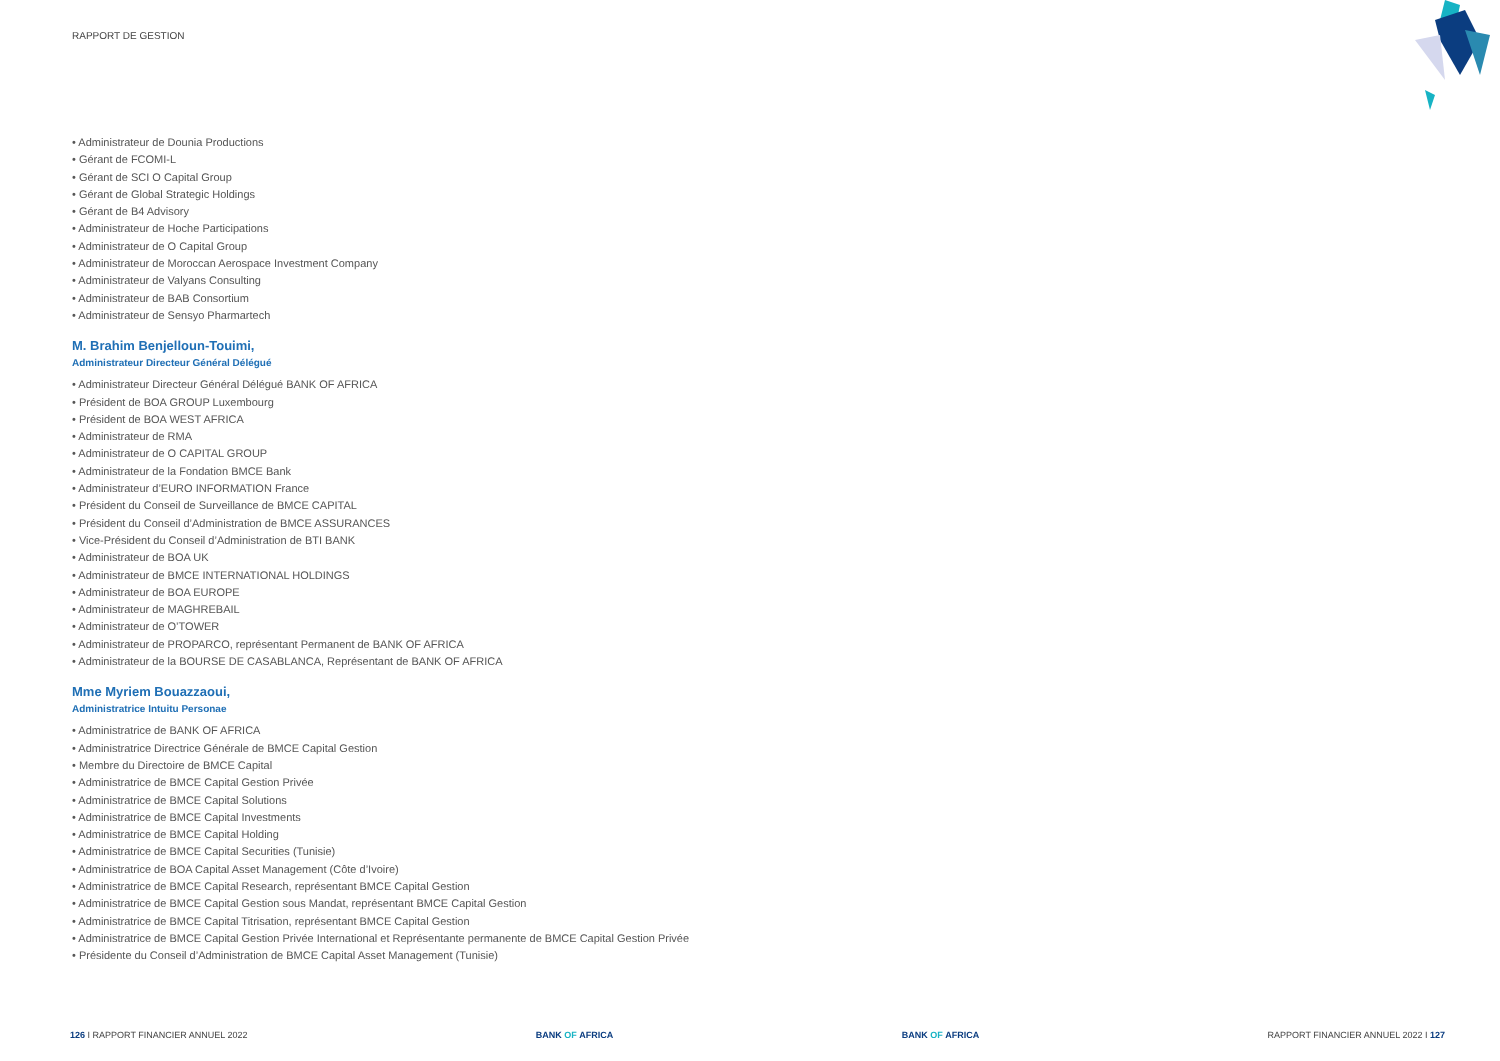RAPPORT DE GESTION
• Administrateur de Dounia Productions
• Gérant de FCOMI-L
• Gérant de SCI O Capital Group
• Gérant de Global Strategic Holdings
• Gérant de B4 Advisory
• Administrateur de Hoche Participations
• Administrateur de O Capital Group
• Administrateur de Moroccan Aerospace Investment Company
• Administrateur de Valyans Consulting
• Administrateur de BAB Consortium
• Administrateur de Sensyo Pharmartech
M. Brahim Benjelloun-Touimi,
Administrateur Directeur Général Délégué
• Administrateur Directeur Général Délégué BANK OF AFRICA
• Président de BOA GROUP Luxembourg
• Président de BOA WEST AFRICA
• Administrateur de RMA
• Administrateur de O CAPITAL GROUP
• Administrateur de la Fondation BMCE Bank
• Administrateur d’EURO INFORMATION France
• Président du Conseil de Surveillance de BMCE CAPITAL
• Président du Conseil d’Administration de BMCE ASSURANCES
• Vice-Président du Conseil d’Administration de BTI BANK
• Administrateur de BOA UK
• Administrateur de BMCE INTERNATIONAL HOLDINGS
• Administrateur de BOA EUROPE
• Administrateur de MAGHREBAIL
• Administrateur de O’TOWER
• Administrateur de PROPARCO, représentant Permanent de BANK OF AFRICA
• Administrateur de la BOURSE DE CASABLANCA, Représentant de BANK OF AFRICA
Mme Myriem Bouazzaoui,
Administratrice Intuitu Personae
• Administratrice de BANK OF AFRICA
• Administratrice Directrice Générale de BMCE Capital Gestion
• Membre du Directoire de BMCE Capital
• Administratrice de BMCE Capital Gestion Privée
• Administratrice de BMCE Capital Solutions
• Administratrice de BMCE Capital Investments
• Administratrice de BMCE Capital Holding
• Administratrice de BMCE Capital Securities (Tunisie)
• Administratrice de BOA Capital Asset Management (Côte d’Ivoire)
• Administratrice de BMCE Capital Research, représentant BMCE Capital Gestion
• Administratrice de BMCE Capital Gestion sous Mandat, représentant BMCE Capital Gestion
• Administratrice de BMCE Capital Titrisation, représentant BMCE Capital Gestion
• Administratrice de BMCE Capital Gestion Privée International et Représentante permanente de BMCE Capital Gestion Privée
• Présidente du Conseil d’Administration de BMCE Capital Asset Management (Tunisie)
126 I RAPPORT FINANCIER ANNUEL 2022 BANK OF AFRICA BANK OF AFRICA RAPPORT FINANCIER ANNUEL 2022 I 127